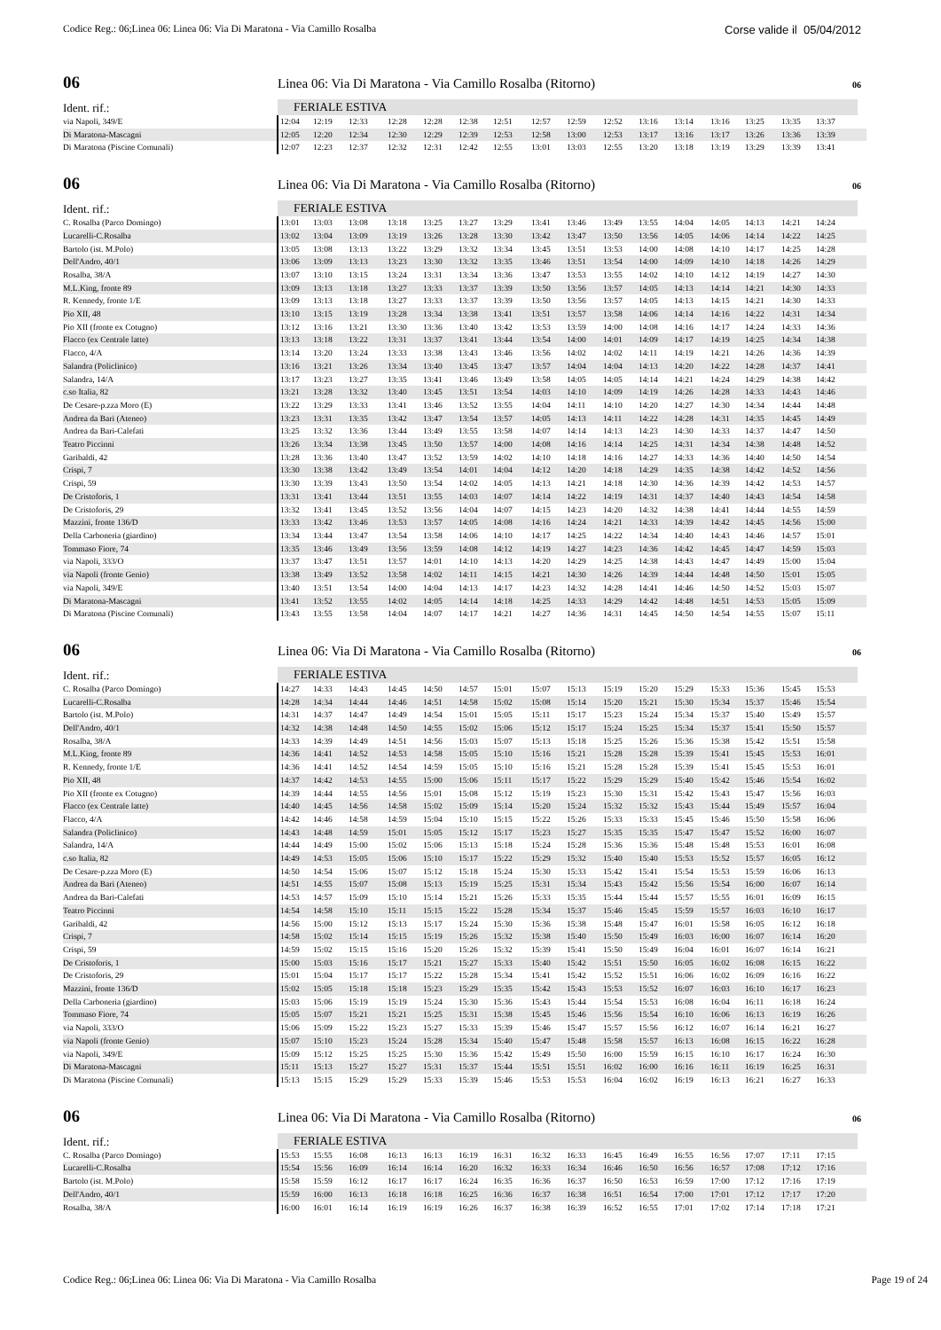Codice Reg.: 06;Linea 06: Linea 06: Via Di Maratona - Via Camillo Rosalba Corse valide il 05/04/2012
06 Linea 06: Via Di Maratona - Via Camillo Rosalba (Ritorno) 06
Ident. rif.: FERIALE ESTIVA
| via Napoli, 349/E | 12:04 | 12:19 | 12:33 | 12:28 | 12:28 | 12:38 | 12:51 | 12:57 | 12:59 | 12:52 | 13:16 | 13:14 | 13:16 | 13:25 | 13:35 | 13:37 |
| Di Maratona-Mascagni | 12:05 | 12:20 | 12:34 | 12:30 | 12:29 | 12:39 | 12:53 | 12:58 | 13:00 | 12:53 | 13:17 | 13:16 | 13:17 | 13:26 | 13:36 | 13:39 |
| Di Maratona (Piscine Comunali) | 12:07 | 12:23 | 12:37 | 12:32 | 12:31 | 12:42 | 12:55 | 13:01 | 13:03 | 12:55 | 13:20 | 13:18 | 13:19 | 13:29 | 13:39 | 13:41 |
06 Linea 06: Via Di Maratona - Via Camillo Rosalba (Ritorno) 06
Ident. rif.: FERIALE ESTIVA
| C. Rosalba (Parco Domingo) | 13:01 | 13:03 | 13:08 | 13:18 | 13:25 | 13:27 | 13:29 | 13:41 | 13:46 | 13:49 | 13:55 | 14:04 | 14:05 | 14:13 | 14:21 | 14:24 |
| Lucarelli-C.Rosalba | 13:02 | 13:04 | 13:09 | 13:19 | 13:26 | 13:28 | 13:30 | 13:42 | 13:47 | 13:50 | 13:56 | 14:05 | 14:06 | 14:14 | 14:22 | 14:25 |
| Bartolo (ist. M.Polo) | 13:05 | 13:08 | 13:13 | 13:22 | 13:29 | 13:32 | 13:34 | 13:45 | 13:51 | 13:53 | 14:00 | 14:08 | 14:10 | 14:17 | 14:25 | 14:28 |
| Dell'Andro, 40/1 | 13:06 | 13:09 | 13:13 | 13:23 | 13:30 | 13:32 | 13:35 | 13:46 | 13:51 | 13:54 | 14:00 | 14:09 | 14:10 | 14:18 | 14:26 | 14:29 |
| Rosalba, 38/A | 13:07 | 13:10 | 13:15 | 13:24 | 13:31 | 13:34 | 13:36 | 13:47 | 13:53 | 13:55 | 14:02 | 14:10 | 14:12 | 14:19 | 14:27 | 14:30 |
| M.L.King, fronte 89 | 13:09 | 13:13 | 13:18 | 13:27 | 13:33 | 13:37 | 13:39 | 13:50 | 13:56 | 13:57 | 14:05 | 14:13 | 14:14 | 14:21 | 14:30 | 14:33 |
| R. Kennedy, fronte 1/E | 13:09 | 13:13 | 13:18 | 13:27 | 13:33 | 13:37 | 13:39 | 13:50 | 13:56 | 13:57 | 14:05 | 14:13 | 14:15 | 14:21 | 14:30 | 14:33 |
| Pio XII, 48 | 13:10 | 13:15 | 13:19 | 13:28 | 13:34 | 13:38 | 13:41 | 13:51 | 13:57 | 13:58 | 14:06 | 14:14 | 14:16 | 14:22 | 14:31 | 14:34 |
| Pio XII (fronte ex Cotugno) | 13:12 | 13:16 | 13:21 | 13:30 | 13:36 | 13:40 | 13:42 | 13:53 | 13:59 | 14:00 | 14:08 | 14:16 | 14:17 | 14:24 | 14:33 | 14:36 |
| Flacco (ex Centrale latte) | 13:13 | 13:18 | 13:22 | 13:31 | 13:37 | 13:41 | 13:44 | 13:54 | 14:00 | 14:01 | 14:09 | 14:17 | 14:19 | 14:25 | 14:34 | 14:38 |
| Flacco, 4/A | 13:14 | 13:20 | 13:24 | 13:33 | 13:38 | 13:43 | 13:46 | 13:56 | 14:02 | 14:02 | 14:11 | 14:19 | 14:21 | 14:26 | 14:36 | 14:39 |
| Salandra (Policlinico) | 13:16 | 13:21 | 13:26 | 13:34 | 13:40 | 13:45 | 13:47 | 13:57 | 14:04 | 14:04 | 14:13 | 14:20 | 14:22 | 14:28 | 14:37 | 14:41 |
| Salandra, 14/A | 13:17 | 13:23 | 13:27 | 13:35 | 13:41 | 13:46 | 13:49 | 13:58 | 14:05 | 14:05 | 14:14 | 14:21 | 14:24 | 14:29 | 14:38 | 14:42 |
| c.so Italia, 82 | 13:21 | 13:28 | 13:32 | 13:40 | 13:45 | 13:51 | 13:54 | 14:03 | 14:10 | 14:09 | 14:19 | 14:26 | 14:28 | 14:33 | 14:43 | 14:46 |
| De Cesare-p.zza Moro (E) | 13:22 | 13:29 | 13:33 | 13:41 | 13:46 | 13:52 | 13:55 | 14:04 | 14:11 | 14:10 | 14:20 | 14:27 | 14:30 | 14:34 | 14:44 | 14:48 |
| Andrea da Bari (Ateneo) | 13:23 | 13:31 | 13:35 | 13:42 | 13:47 | 13:54 | 13:57 | 14:05 | 14:13 | 14:11 | 14:22 | 14:28 | 14:31 | 14:35 | 14:45 | 14:49 |
| Andrea da Bari-Calefati | 13:25 | 13:32 | 13:36 | 13:44 | 13:49 | 13:55 | 13:58 | 14:07 | 14:14 | 14:13 | 14:23 | 14:30 | 14:33 | 14:37 | 14:47 | 14:50 |
| Teatro Piccinni | 13:26 | 13:34 | 13:38 | 13:45 | 13:50 | 13:57 | 14:00 | 14:08 | 14:16 | 14:14 | 14:25 | 14:31 | 14:34 | 14:38 | 14:48 | 14:52 |
| Garibaldi, 42 | 13:28 | 13:36 | 13:40 | 13:47 | 13:52 | 13:59 | 14:02 | 14:10 | 14:18 | 14:16 | 14:27 | 14:33 | 14:36 | 14:40 | 14:50 | 14:54 |
| Crispi, 7 | 13:30 | 13:38 | 13:42 | 13:49 | 13:54 | 14:01 | 14:04 | 14:12 | 14:20 | 14:18 | 14:29 | 14:35 | 14:38 | 14:42 | 14:52 | 14:56 |
| Crispi, 59 | 13:30 | 13:39 | 13:43 | 13:50 | 13:54 | 14:02 | 14:05 | 14:13 | 14:21 | 14:18 | 14:30 | 14:36 | 14:39 | 14:42 | 14:53 | 14:57 |
| De Cristoforis, 1 | 13:31 | 13:41 | 13:44 | 13:51 | 13:55 | 14:03 | 14:07 | 14:14 | 14:22 | 14:19 | 14:31 | 14:37 | 14:40 | 14:43 | 14:54 | 14:58 |
| De Cristoforis, 29 | 13:32 | 13:41 | 13:45 | 13:52 | 13:56 | 14:04 | 14:07 | 14:15 | 14:23 | 14:20 | 14:32 | 14:38 | 14:41 | 14:44 | 14:55 | 14:59 |
| Mazzini, fronte 136/D | 13:33 | 13:42 | 13:46 | 13:53 | 13:57 | 14:05 | 14:08 | 14:16 | 14:24 | 14:21 | 14:33 | 14:39 | 14:42 | 14:45 | 14:56 | 15:00 |
| Della Carboneria (giardino) | 13:34 | 13:44 | 13:47 | 13:54 | 13:58 | 14:06 | 14:10 | 14:17 | 14:25 | 14:22 | 14:34 | 14:40 | 14:43 | 14:46 | 14:57 | 15:01 |
| Tommaso Fiore, 74 | 13:35 | 13:46 | 13:49 | 13:56 | 13:59 | 14:08 | 14:12 | 14:19 | 14:27 | 14:23 | 14:36 | 14:42 | 14:45 | 14:47 | 14:59 | 15:03 |
| via Napoli, 333/O | 13:37 | 13:47 | 13:51 | 13:57 | 14:01 | 14:10 | 14:13 | 14:20 | 14:29 | 14:25 | 14:38 | 14:43 | 14:47 | 14:49 | 15:00 | 15:04 |
| via Napoli (fronte Genio) | 13:38 | 13:49 | 13:52 | 13:58 | 14:02 | 14:11 | 14:15 | 14:21 | 14:30 | 14:26 | 14:39 | 14:44 | 14:48 | 14:50 | 15:01 | 15:05 |
| via Napoli, 349/E | 13:40 | 13:51 | 13:54 | 14:00 | 14:04 | 14:13 | 14:17 | 14:23 | 14:32 | 14:28 | 14:41 | 14:46 | 14:50 | 14:52 | 15:03 | 15:07 |
| Di Maratona-Mascagni | 13:41 | 13:52 | 13:55 | 14:02 | 14:05 | 14:14 | 14:18 | 14:25 | 14:33 | 14:29 | 14:42 | 14:48 | 14:51 | 14:53 | 15:05 | 15:09 |
| Di Maratona (Piscine Comunali) | 13:43 | 13:55 | 13:58 | 14:04 | 14:07 | 14:17 | 14:21 | 14:27 | 14:36 | 14:31 | 14:45 | 14:50 | 14:54 | 14:55 | 15:07 | 15:11 |
06 Linea 06: Via Di Maratona - Via Camillo Rosalba (Ritorno) 06
Ident. rif.: FERIALE ESTIVA
| C. Rosalba (Parco Domingo) | 14:27 | 14:33 | 14:43 | 14:45 | 14:50 | 14:57 | 15:01 | 15:07 | 15:13 | 15:19 | 15:20 | 15:29 | 15:33 | 15:36 | 15:45 | 15:53 |
| Lucarelli-C.Rosalba | 14:28 | 14:34 | 14:44 | 14:46 | 14:51 | 14:58 | 15:02 | 15:08 | 15:14 | 15:20 | 15:21 | 15:30 | 15:34 | 15:37 | 15:46 | 15:54 |
| Bartolo (ist. M.Polo) | 14:31 | 14:37 | 14:47 | 14:49 | 14:54 | 15:01 | 15:05 | 15:11 | 15:17 | 15:23 | 15:24 | 15:34 | 15:37 | 15:40 | 15:49 | 15:57 |
| Dell'Andro, 40/1 | 14:32 | 14:38 | 14:48 | 14:50 | 14:55 | 15:02 | 15:06 | 15:12 | 15:17 | 15:24 | 15:25 | 15:34 | 15:37 | 15:41 | 15:50 | 15:57 |
| Rosalba, 38/A | 14:33 | 14:39 | 14:49 | 14:51 | 14:56 | 15:03 | 15:07 | 15:13 | 15:18 | 15:25 | 15:26 | 15:36 | 15:38 | 15:42 | 15:51 | 15:58 |
| M.L.King, fronte 89 | 14:36 | 14:41 | 14:52 | 14:53 | 14:58 | 15:05 | 15:10 | 15:16 | 15:21 | 15:28 | 15:28 | 15:39 | 15:41 | 15:45 | 15:53 | 16:01 |
| R. Kennedy, fronte 1/E | 14:36 | 14:41 | 14:52 | 14:54 | 14:59 | 15:05 | 15:10 | 15:16 | 15:21 | 15:28 | 15:28 | 15:39 | 15:41 | 15:45 | 15:53 | 16:01 |
| Pio XII, 48 | 14:37 | 14:42 | 14:53 | 14:55 | 15:00 | 15:06 | 15:11 | 15:17 | 15:22 | 15:29 | 15:29 | 15:40 | 15:42 | 15:46 | 15:54 | 16:02 |
| Pio XII (fronte ex Cotugno) | 14:39 | 14:44 | 14:55 | 14:56 | 15:01 | 15:08 | 15:12 | 15:19 | 15:23 | 15:30 | 15:31 | 15:42 | 15:43 | 15:47 | 15:56 | 16:03 |
| Flacco (ex Centrale latte) | 14:40 | 14:45 | 14:56 | 14:58 | 15:02 | 15:09 | 15:14 | 15:20 | 15:24 | 15:32 | 15:32 | 15:43 | 15:44 | 15:49 | 15:57 | 16:04 |
| Flacco, 4/A | 14:42 | 14:46 | 14:58 | 14:59 | 15:04 | 15:10 | 15:15 | 15:22 | 15:26 | 15:33 | 15:33 | 15:45 | 15:46 | 15:50 | 15:58 | 16:06 |
| Salandra (Policlinico) | 14:43 | 14:48 | 14:59 | 15:01 | 15:05 | 15:12 | 15:17 | 15:23 | 15:27 | 15:35 | 15:35 | 15:47 | 15:47 | 15:52 | 16:00 | 16:07 |
| Salandra, 14/A | 14:44 | 14:49 | 15:00 | 15:02 | 15:06 | 15:13 | 15:18 | 15:24 | 15:28 | 15:36 | 15:36 | 15:48 | 15:48 | 15:53 | 16:01 | 16:08 |
| c.so Italia, 82 | 14:49 | 14:53 | 15:05 | 15:06 | 15:10 | 15:17 | 15:22 | 15:29 | 15:32 | 15:40 | 15:40 | 15:53 | 15:52 | 15:57 | 16:05 | 16:12 |
| De Cesare-p.zza Moro (E) | 14:50 | 14:54 | 15:06 | 15:07 | 15:12 | 15:18 | 15:24 | 15:30 | 15:33 | 15:42 | 15:41 | 15:54 | 15:53 | 15:59 | 16:06 | 16:13 |
| Andrea da Bari (Ateneo) | 14:51 | 14:55 | 15:07 | 15:08 | 15:13 | 15:19 | 15:25 | 15:31 | 15:34 | 15:43 | 15:42 | 15:56 | 15:54 | 16:00 | 16:07 | 16:14 |
| Andrea da Bari-Calefati | 14:53 | 14:57 | 15:09 | 15:10 | 15:14 | 15:21 | 15:26 | 15:33 | 15:35 | 15:44 | 15:44 | 15:57 | 15:55 | 16:01 | 16:09 | 16:15 |
| Teatro Piccinni | 14:54 | 14:58 | 15:10 | 15:11 | 15:15 | 15:22 | 15:28 | 15:34 | 15:37 | 15:46 | 15:45 | 15:59 | 15:57 | 16:03 | 16:10 | 16:17 |
| Garibaldi, 42 | 14:56 | 15:00 | 15:12 | 15:13 | 15:17 | 15:24 | 15:30 | 15:36 | 15:38 | 15:48 | 15:47 | 16:01 | 15:58 | 16:05 | 16:12 | 16:18 |
| Crispi, 7 | 14:58 | 15:02 | 15:14 | 15:15 | 15:19 | 15:26 | 15:32 | 15:38 | 15:40 | 15:50 | 15:49 | 16:03 | 16:00 | 16:07 | 16:14 | 16:20 |
| Crispi, 59 | 14:59 | 15:02 | 15:15 | 15:16 | 15:20 | 15:26 | 15:32 | 15:39 | 15:41 | 15:50 | 15:49 | 16:04 | 16:01 | 16:07 | 16:14 | 16:21 |
| De Cristoforis, 1 | 15:00 | 15:03 | 15:16 | 15:17 | 15:21 | 15:27 | 15:33 | 15:40 | 15:42 | 15:51 | 15:50 | 16:05 | 16:02 | 16:08 | 16:15 | 16:22 |
| De Cristoforis, 29 | 15:01 | 15:04 | 15:17 | 15:17 | 15:22 | 15:28 | 15:34 | 15:41 | 15:42 | 15:52 | 15:51 | 16:06 | 16:02 | 16:09 | 16:16 | 16:22 |
| Mazzini, fronte 136/D | 15:02 | 15:05 | 15:18 | 15:18 | 15:23 | 15:29 | 15:35 | 15:42 | 15:43 | 15:53 | 15:52 | 16:07 | 16:03 | 16:10 | 16:17 | 16:23 |
| Della Carboneria (giardino) | 15:03 | 15:06 | 15:19 | 15:19 | 15:24 | 15:30 | 15:36 | 15:43 | 15:44 | 15:54 | 15:53 | 16:08 | 16:04 | 16:11 | 16:18 | 16:24 |
| Tommaso Fiore, 74 | 15:05 | 15:07 | 15:21 | 15:21 | 15:25 | 15:31 | 15:38 | 15:45 | 15:46 | 15:56 | 15:54 | 16:10 | 16:06 | 16:13 | 16:19 | 16:26 |
| via Napoli, 333/O | 15:06 | 15:09 | 15:22 | 15:23 | 15:27 | 15:33 | 15:39 | 15:46 | 15:47 | 15:57 | 15:56 | 16:12 | 16:07 | 16:14 | 16:21 | 16:27 |
| via Napoli (fronte Genio) | 15:07 | 15:10 | 15:23 | 15:24 | 15:28 | 15:34 | 15:40 | 15:47 | 15:48 | 15:58 | 15:57 | 16:13 | 16:08 | 16:15 | 16:22 | 16:28 |
| via Napoli, 349/E | 15:09 | 15:12 | 15:25 | 15:25 | 15:30 | 15:36 | 15:42 | 15:49 | 15:50 | 16:00 | 15:59 | 16:15 | 16:10 | 16:17 | 16:24 | 16:30 |
| Di Maratona-Mascagni | 15:11 | 15:13 | 15:27 | 15:27 | 15:31 | 15:37 | 15:44 | 15:51 | 15:51 | 16:02 | 16:00 | 16:16 | 16:11 | 16:19 | 16:25 | 16:31 |
| Di Maratona (Piscine Comunali) | 15:13 | 15:15 | 15:29 | 15:29 | 15:33 | 15:39 | 15:46 | 15:53 | 15:53 | 16:04 | 16:02 | 16:19 | 16:13 | 16:21 | 16:27 | 16:33 |
06 Linea 06: Via Di Maratona - Via Camillo Rosalba (Ritorno) 06
Ident. rif.: FERIALE ESTIVA
| C. Rosalba (Parco Domingo) | 15:53 | 15:55 | 16:08 | 16:13 | 16:13 | 16:19 | 16:31 | 16:32 | 16:33 | 16:45 | 16:49 | 16:55 | 16:56 | 17:07 | 17:11 | 17:15 |
| Lucarelli-C.Rosalba | 15:54 | 15:56 | 16:09 | 16:14 | 16:14 | 16:20 | 16:32 | 16:33 | 16:34 | 16:46 | 16:50 | 16:56 | 16:57 | 17:08 | 17:12 | 17:16 |
| Bartolo (ist. M.Polo) | 15:58 | 15:59 | 16:12 | 16:17 | 16:17 | 16:24 | 16:35 | 16:36 | 16:37 | 16:50 | 16:53 | 16:59 | 17:00 | 17:12 | 17:16 | 17:19 |
| Dell'Andro, 40/1 | 15:59 | 16:00 | 16:13 | 16:18 | 16:18 | 16:25 | 16:36 | 16:37 | 16:38 | 16:51 | 16:54 | 17:00 | 17:01 | 17:12 | 17:17 | 17:20 |
| Rosalba, 38/A | 16:00 | 16:01 | 16:14 | 16:19 | 16:19 | 16:26 | 16:37 | 16:38 | 16:39 | 16:52 | 16:55 | 17:01 | 17:02 | 17:14 | 17:18 | 17:21 |
Codice Reg.: 06;Linea 06: Linea 06: Via Di Maratona - Via Camillo Rosalba Page 19 of 24